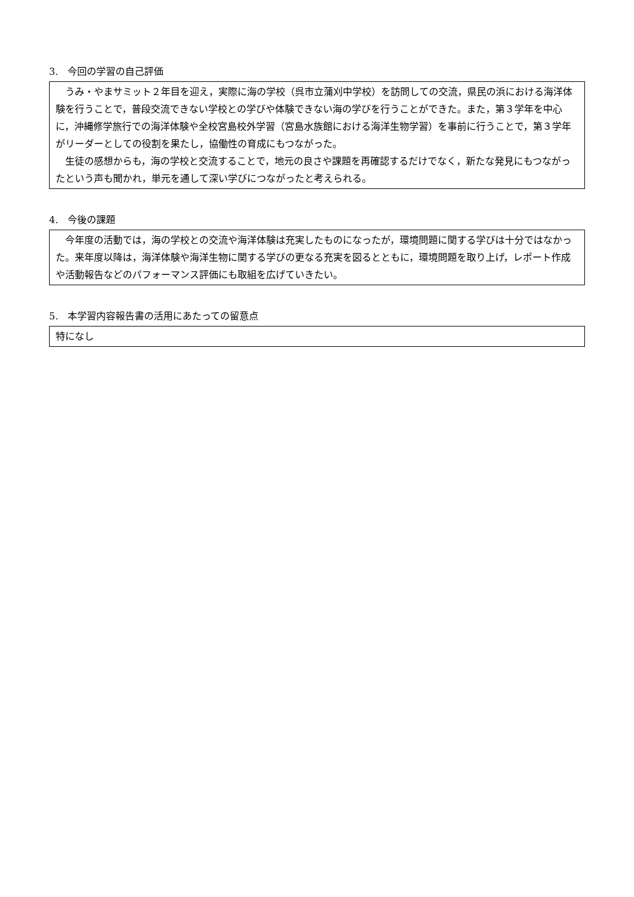3.　今回の学習の自己評価
うみ・やまサミット２年目を迎え，実際に海の学校（呉市立蒲刈中学校）を訪問しての交流，県民の浜における海洋体験を行うことで，普段交流できない学校との学びや体験できない海の学びを行うことができた。また，第３学年を中心に，沖縄修学旅行での海洋体験や全校宮島校外学習（宮島水族館における海洋生物学習）を事前に行うことで，第３学年がリーダーとしての役割を果たし，協働性の育成にもつながった。
生徒の感想からも，海の学校と交流することで，地元の良さや課題を再確認するだけでなく，新たな発見にもつながったという声も聞かれ，単元を通して深い学びにつながったと考えられる。
4.　今後の課題
今年度の活動では，海の学校との交流や海洋体験は充実したものになったが，環境問題に関する学びは十分ではなかった。来年度以降は，海洋体験や海洋生物に関する学びの更なる充実を図るとともに，環境問題を取り上げ，レポート作成や活動報告などのパフォーマンス評価にも取組を広げていきたい。
5.　本学習内容報告書の活用にあたっての留意点
特になし